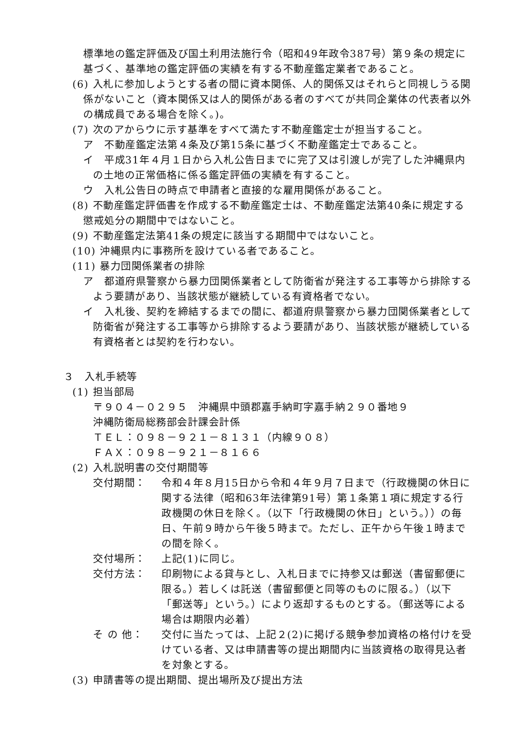標準地の鑑定評価及び国土利用法施行令（昭和49年政令387号）第９条の規定に基づく、基準地の鑑定評価の実績を有する不動産鑑定業者であること。
(6) 入札に参加しようとする者の間に資本関係、人的関係又はそれらと同視しうる関係がないこと（資本関係又は人的関係がある者のすべてが共同企業体の代表者以外の構成員である場合を除く。)。
(7) 次のアからウに示す基準をすべて満たす不動産鑑定士が担当すること。
ア　不動産鑑定法第４条及び第15条に基づく不動産鑑定士であること。
イ　平成31年４月１日から入札公告日までに完了又は引渡しが完了した沖縄県内の土地の正常価格に係る鑑定評価の実績を有すること。
ウ　入札公告日の時点で申請者と直接的な雇用関係があること。
(8) 不動産鑑定評価書を作成する不動産鑑定士は、不動産鑑定法第40条に規定する懲戒処分の期間中ではないこと。
(9) 不動産鑑定法第41条の規定に該当する期間中ではないこと。
(10) 沖縄県内に事務所を設けている者であること。
(11) 暴力団関係業者の排除
ア　都道府県警察から暴力団関係業者として防衛省が発注する工事等から排除するよう要請があり、当該状態が継続している有資格者でない。
イ　入札後、契約を締結するまでの間に、都道府県警察から暴力団関係業者として防衛省が発注する工事等から排除するよう要請があり、当該状態が継続している有資格者とは契約を行わない。
３　入札手続等
(1) 担当部局
〒９０４－０２９５　沖縄県中頭郡嘉手納町字嘉手納２９０番地９
沖縄防衛局総務部会計課会計係
ＴＥＬ：０９８－９２１－８１３１（内線９０８）
ＦＡＸ：０９８－９２１－８１６６
(2) 入札説明書の交付期間等
交付期間： 令和４年８月15日から令和４年９月７日まで（行政機関の休日に関する法律（昭和63年法律第91号）第１条第１項に規定する行政機関の休日を除く。（以下「行政機関の休日」という。））の毎日、午前９時から午後５時まで。ただし、正午から午後１時までの間を除く。
交付場所： 上記(1)に同じ。
交付方法： 印刷物による貸与とし、入札日までに持参又は郵送（書留郵便に限る。）若しくは託送（書留郵便と同等のものに限る。）（以下「郵送等」という。）により返却するものとする。（郵送等による場合は期限内必着）
そ の 他： 交付に当たっては、上記２(2)に掲げる競争参加資格の格付けを受けている者、又は申請書等の提出期間内に当該資格の取得見込者を対象とする。
(3) 申請書等の提出期間、提出場所及び提出方法